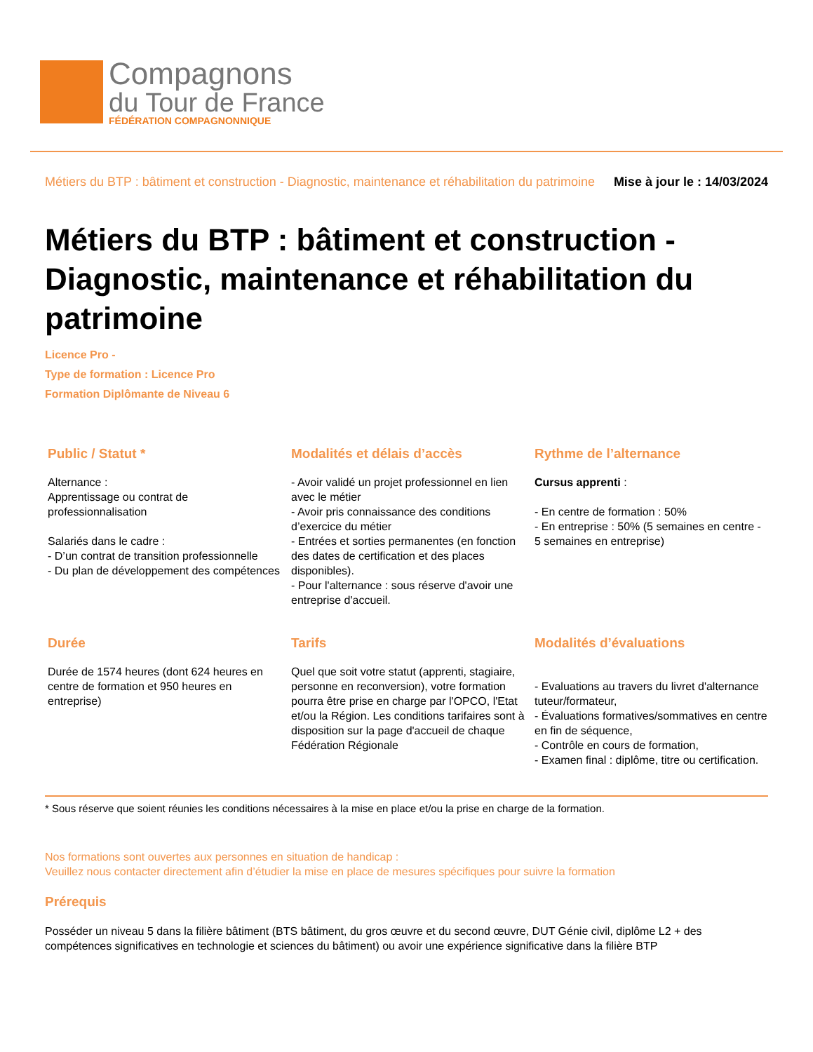Compagnons
du Tour de France
FÉDÉRATION COMPAGNONNIQUE
Métiers du BTP : bâtiment et construction - Diagnostic, maintenance et réhabilitation du patrimoine Mise à jour le : 14/03/2024
Métiers du BTP : bâtiment et construction - Diagnostic, maintenance et réhabilitation du patrimoine
Licence Pro -
Type de formation : Licence Pro
Formation Diplômante de Niveau 6
Public / Statut *
Alternance :
Apprentissage ou contrat de professionnalisation
Salariés dans le cadre :
- D’un contrat de transition professionnelle
- Du plan de développement des compétences
Modalités et délais d’accès
- Avoir validé un projet professionnel en lien avec le métier
- Avoir pris connaissance des conditions d’exercice du métier
- Entrées et sorties permanentes (en fonction des dates de certification et des places disponibles).
- Pour l'alternance : sous réserve d'avoir une entreprise d'accueil.
Rythme de l’alternance
Cursus apprenti :
- En centre de formation : 50%
- En entreprise : 50% (5 semaines en centre - 5 semaines en entreprise)
Durée
Durée de 1574 heures (dont 624 heures en centre de formation et 950 heures en entreprise)
Tarifs
Quel que soit votre statut (apprenti, stagiaire, personne en reconversion), votre formation pourra être prise en charge par l'OPCO, l'Etat et/ou la Région. Les conditions tarifaires sont à disposition sur la page d'accueil de chaque Fédération Régionale
Modalités d’évaluations
- Evaluations au travers du livret d'alternance tuteur/formateur,
- Évaluations formatives/sommatives en centre en fin de séquence,
- Contrôle en cours de formation,
- Examen final : diplôme, titre ou certification.
* Sous réserve que soient réunies les conditions nécessaires à la mise en place et/ou la prise en charge de la formation.
Nos formations sont ouvertes aux personnes en situation de handicap :
Veuillez nous contacter directement afin d’étudier la mise en place de mesures spécifiques pour suivre la formation
Prérequis
Posséder un niveau 5 dans la filière bâtiment (BTS bâtiment, du gros œuvre et du second œuvre, DUT Génie civil, diplôme L2 + des compétences significatives en technologie et sciences du bâtiment) ou avoir une expérience significative dans la filière BTP